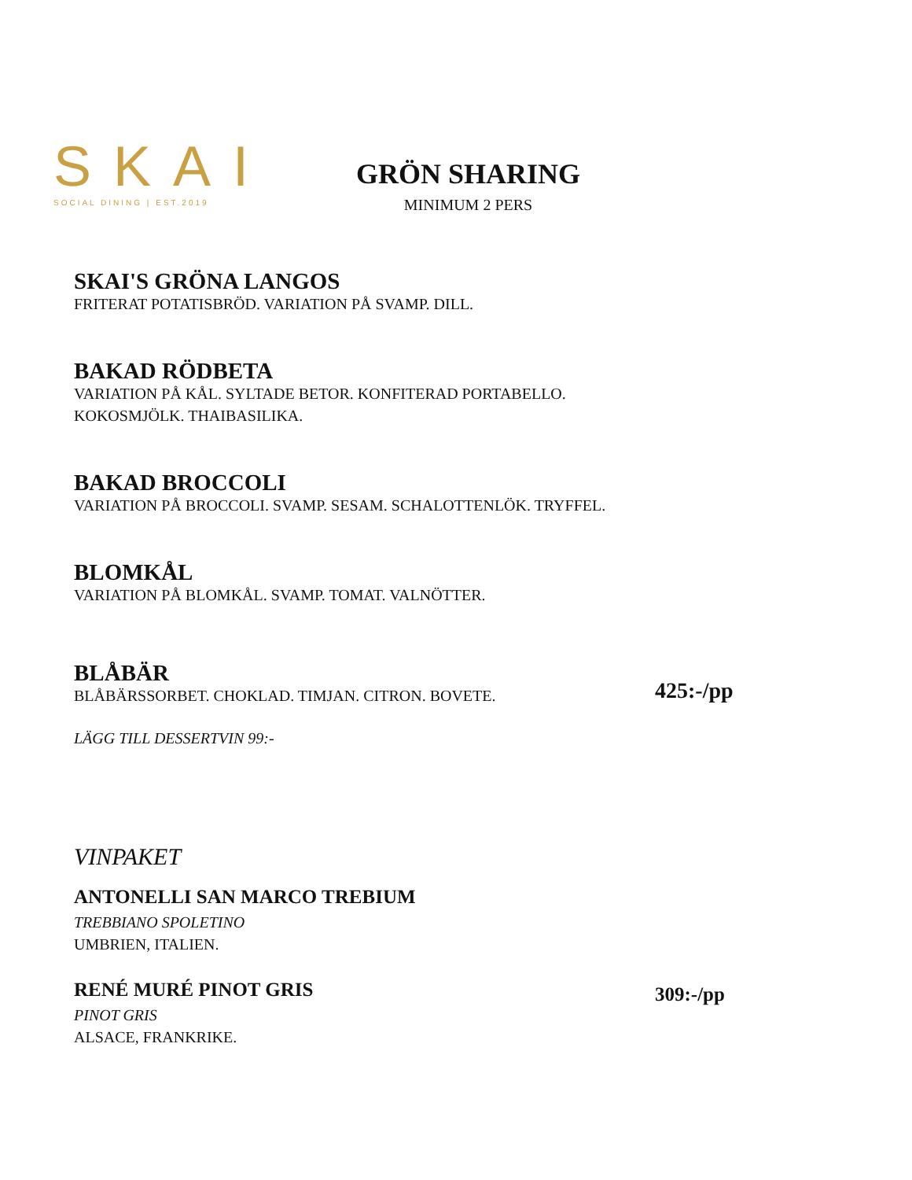SKAI
SOCIAL DINING | EST.2019
GRÖN SHARING
MINIMUM 2 PERS
SKAI'S GRÖNA LANGOS
FRITERAT POTATISBRÖD. VARIATION PÅ SVAMP. DILL.
BAKAD RÖDBETA
VARIATION PÅ KÅL. SYLTADE BETOR. KONFITERAD PORTABELLO.
KOKOSMJÖLK. THAIBASILIKA.
BAKAD BROCCOLI
VARIATION PÅ BROCCOLI. SVAMP. SESAM. SCHALOTTENLÖK. TRYFFEL.
BLOMKÅL
VARIATION PÅ BLOMKÅL. SVAMP. TOMAT. VALNÖTTER.
BLÅBÄR
BLÅBÄRSSORBET. CHOKLAD. TIMJAN. CITRON. BOVETE. 425:-/pp
LÄGG TILL DESSERTVIN 99:-
VINPAKET
ANTONELLI SAN MARCO TREBIUM
TREBBIANO SPOLETINO
UMBRIEN, ITALIEN.
RENÉ MURÉ PINOT GRIS
PINOT GRIS 309:-/pp
ALSACE, FRANKRIKE.